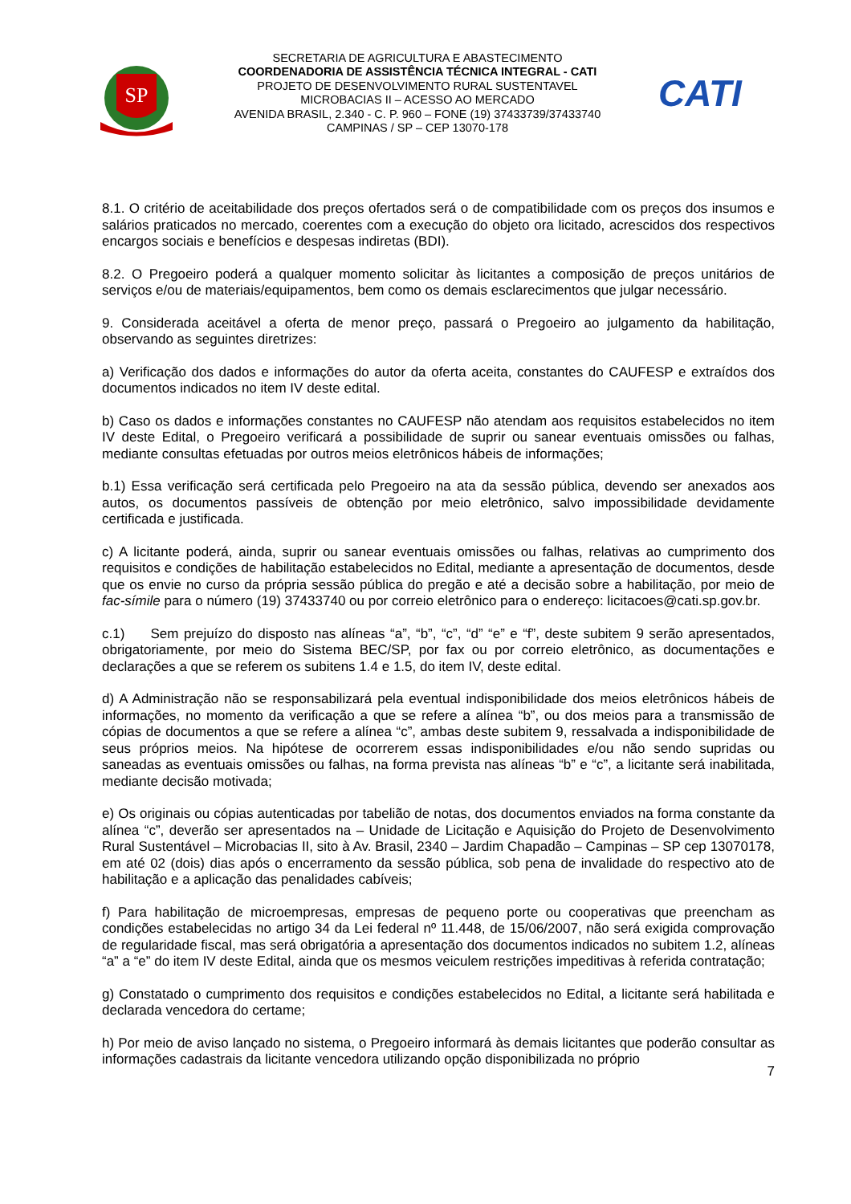SP
SECRETARIA DE AGRICULTURA E ABASTECIMENTO
COORDENADORIA DE ASSISTÊNCIA TÉCNICA INTEGRAL - CATI
PROJETO DE DESENVOLVIMENTO RURAL SUSTENTAVEL
MICROBACIAS II – ACESSO AO MERCADO
AVENIDA BRASIL, 2.340 - C. P. 960 – FONE (19) 37433739/37433740
CAMPINAS / SP – CEP 13070-178
CATI
8.1. O critério de aceitabilidade dos preços ofertados será o de compatibilidade com os preços dos insumos e salários praticados no mercado, coerentes com a execução do objeto ora licitado, acrescidos dos respectivos encargos sociais e benefícios e despesas indiretas (BDI).
8.2. O Pregoeiro poderá a qualquer momento solicitar às licitantes a composição de preços unitários de serviços e/ou de materiais/equipamentos, bem como os demais esclarecimentos que julgar necessário.
9. Considerada aceitável a oferta de menor preço, passará o Pregoeiro ao julgamento da habilitação, observando as seguintes diretrizes:
a) Verificação dos dados e informações do autor da oferta aceita, constantes do CAUFESP e extraídos dos documentos indicados no item IV deste edital.
b) Caso os dados e informações constantes no CAUFESP não atendam aos requisitos estabelecidos no item IV deste Edital, o Pregoeiro verificará a possibilidade de suprir ou sanear eventuais omissões ou falhas, mediante consultas efetuadas por outros meios eletrônicos hábeis de informações;
b.1) Essa verificação será certificada pelo Pregoeiro na ata da sessão pública, devendo ser anexados aos autos, os documentos passíveis de obtenção por meio eletrônico, salvo impossibilidade devidamente certificada e justificada.
c) A licitante poderá, ainda, suprir ou sanear eventuais omissões ou falhas, relativas ao cumprimento dos requisitos e condições de habilitação estabelecidos no Edital, mediante a apresentação de documentos, desde que os envie no curso da própria sessão pública do pregão e até a decisão sobre a habilitação, por meio de fac-símile para o número (19) 37433740 ou por correio eletrônico para o endereço: licitacoes@cati.sp.gov.br.
c.1) Sem prejuízo do disposto nas alíneas “a”, “b”, “c”, “d” “e” e “f”, deste subitem 9 serão apresentados, obrigatoriamente, por meio do Sistema BEC/SP, por fax ou por correio eletrônico, as documentações e declarações a que se referem os subitens 1.4 e 1.5, do item IV, deste edital.
d) A Administração não se responsabilizará pela eventual indisponibilidade dos meios eletrônicos hábeis de informações, no momento da verificação a que se refere a alínea “b”, ou dos meios para a transmissão de cópias de documentos a que se refere a alínea “c”, ambas deste subitem 9, ressalvada a indisponibilidade de seus próprios meios. Na hipótese de ocorrerem essas indisponibilidades e/ou não sendo supridas ou saneadas as eventuais omissões ou falhas, na forma prevista nas alíneas “b” e “c”, a licitante será inabilitada, mediante decisão motivada;
e) Os originais ou cópias autenticadas por tabelião de notas, dos documentos enviados na forma constante da alínea “c”, deverão ser apresentados na – Unidade de Licitação e Aquisição do Projeto de Desenvolvimento Rural Sustentável – Microbacias II, sito à Av. Brasil, 2340 – Jardim Chapadão – Campinas – SP cep 13070178, em até 02 (dois) dias após o encerramento da sessão pública, sob pena de invalidade do respectivo ato de habilitação e a aplicação das penalidades cabíveis;
f) Para habilitação de microempresas, empresas de pequeno porte ou cooperativas que preencham as condições estabelecidas no artigo 34 da Lei federal nº 11.448, de 15/06/2007, não será exigida comprovação de regularidade fiscal, mas será obrigatória a apresentação dos documentos indicados no subitem 1.2, alíneas “a” a “e” do item IV deste Edital, ainda que os mesmos veiculem restrições impeditivas à referida contratação;
g) Constatado o cumprimento dos requisitos e condições estabelecidos no Edital, a licitante será habilitada e declarada vencedora do certame;
h) Por meio de aviso lançado no sistema, o Pregoeiro informará às demais licitantes que poderão consultar as informações cadastrais da licitante vencedora utilizando opção disponibilizada no próprio
7